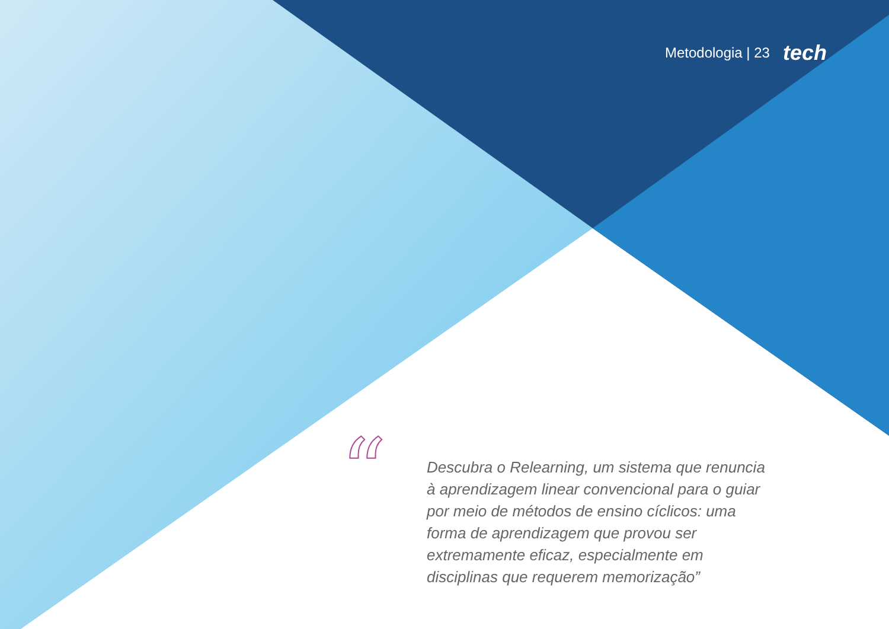Metodologia | 23 tech
“
Descubra o Relearning, um sistema que renuncia à aprendizagem linear convencional para o guiar por meio de métodos de ensino cíclicos: uma forma de aprendizagem que provou ser extremamente eficaz, especialmente em disciplinas que requerem memorização”